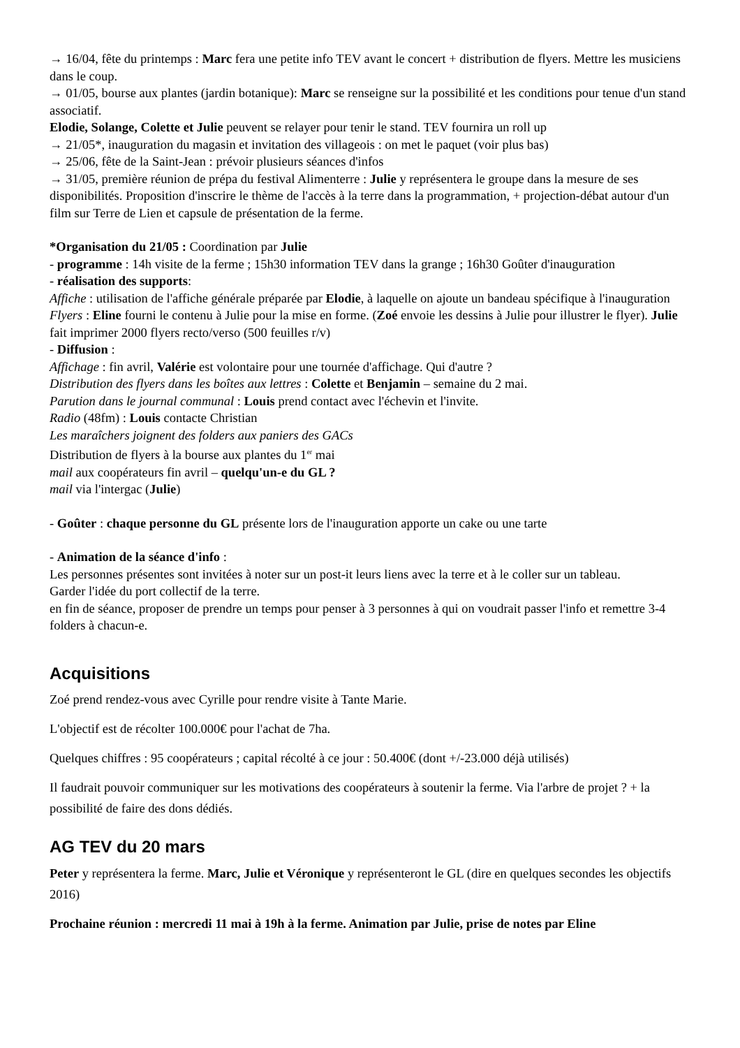→ 16/04, fête du printemps : Marc fera une petite info TEV avant le concert + distribution de flyers. Mettre les musiciens dans le coup.
→ 01/05, bourse aux plantes (jardin botanique): Marc se renseigne sur la possibilité et les conditions pour tenue d'un stand associatif.
Elodie, Solange, Colette et Julie peuvent se relayer pour tenir le stand. TEV fournira un roll up
→ 21/05*, inauguration du magasin et invitation des villageois : on met le paquet (voir plus bas)
→ 25/06, fête de la Saint-Jean : prévoir plusieurs séances d'infos
→ 31/05, première réunion de prépa du festival Alimenterre : Julie y représentera le groupe dans la mesure de ses disponibilités. Proposition d'inscrire le thème de l'accès à la terre dans la programmation, + projection-débat autour d'un film sur Terre de Lien et capsule de présentation de la ferme.
*Organisation du 21/05 : Coordination par Julie
- programme : 14h visite de la ferme ; 15h30 information TEV dans la grange ; 16h30 Goûter d'inauguration
- réalisation des supports:
Affiche : utilisation de l'affiche générale préparée par Elodie, à laquelle on ajoute un bandeau spécifique à l'inauguration
Flyers : Eline fourni le contenu à Julie pour la mise en forme. (Zoé envoie les dessins à Julie pour illustrer le flyer). Julie fait imprimer 2000 flyers recto/verso (500 feuilles r/v)
- Diffusion :
Affichage : fin avril, Valérie est volontaire pour une tournée d'affichage. Qui d'autre ?
Distribution des flyers dans les boîtes aux lettres : Colette et Benjamin – semaine du 2 mai.
Parution dans le journal communal : Louis prend contact avec l'échevin et l'invite.
Radio (48fm) : Louis contacte Christian
Les maraîchers joignent des folders aux paniers des GACs
Distribution de flyers à la bourse aux plantes du 1<sup>er</sup> mai
mail aux coopérateurs fin avril – quelqu'un-e du GL ?
mail via l'intergac (Julie)
- Goûter : chaque personne du GL présente lors de l'inauguration apporte un cake ou une tarte
- Animation de la séance d'info :
Les personnes présentes sont invitées à noter sur un post-it leurs liens avec la terre et à le coller sur un tableau.
Garder l'idée du port collectif de la terre.
en fin de séance, proposer de prendre un temps pour penser à 3 personnes à qui on voudrait passer l'info et remettre 3-4 folders à chacun-e.
Acquisitions
Zoé prend rendez-vous avec Cyrille pour rendre visite à Tante Marie.
L'objectif est de récolter 100.000€ pour l'achat de 7ha.
Quelques chiffres : 95 coopérateurs ; capital récolté à ce jour : 50.400€ (dont +/-23.000 déjà utilisés)
Il faudrait pouvoir communiquer sur les motivations des coopérateurs à soutenir la ferme. Via l'arbre de projet ? + la possibilité de faire des dons dédiés.
AG TEV du 20 mars
Peter y représentera la ferme. Marc, Julie et Véronique y représenteront le GL (dire en quelques secondes les objectifs 2016)
Prochaine réunion : mercredi 11 mai à 19h à la ferme. Animation par Julie, prise de notes par Eline